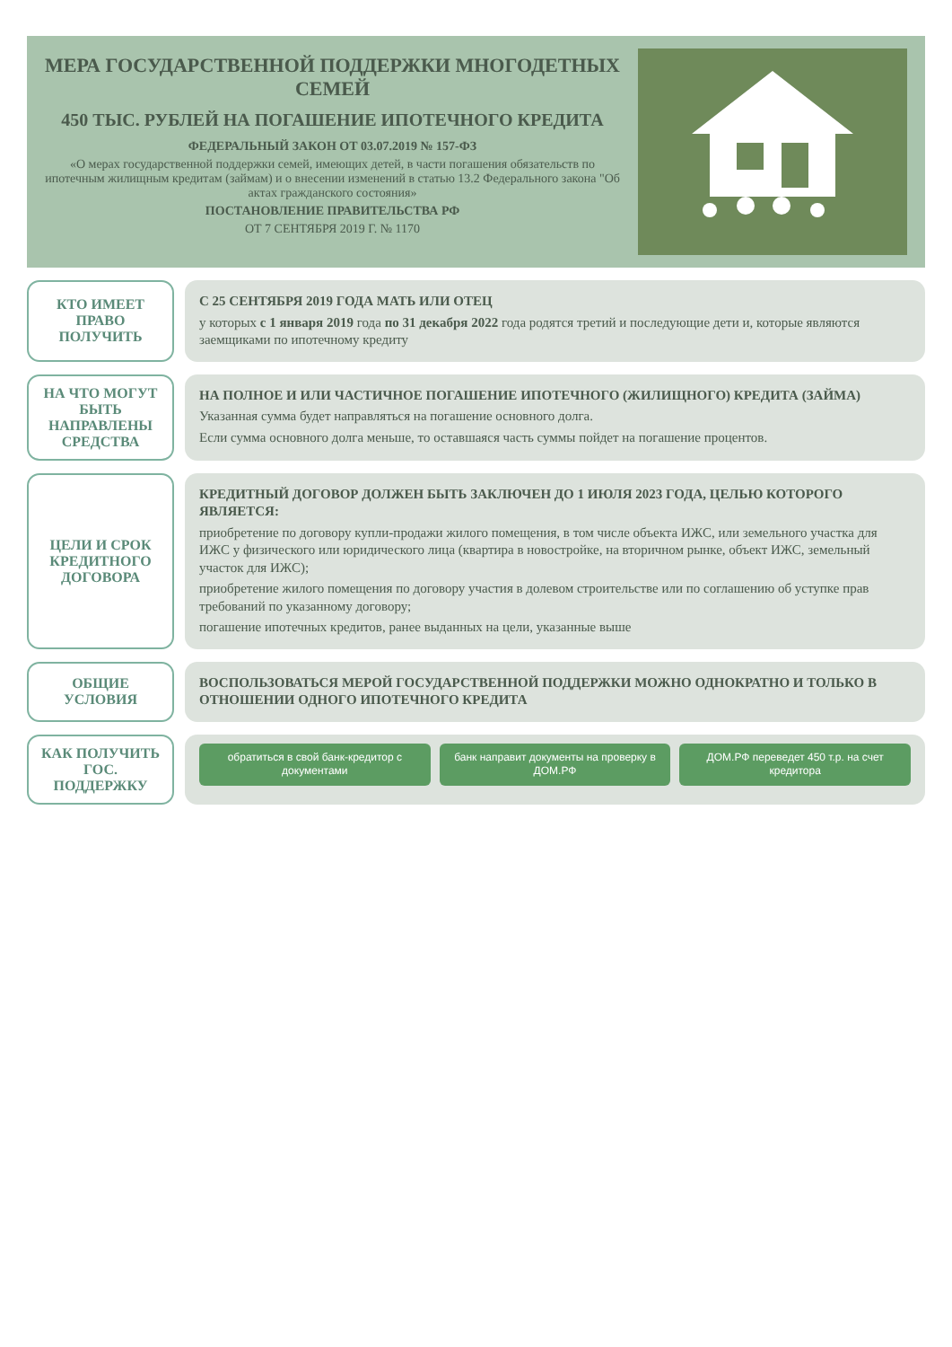МЕРА ГОСУДАРСТВЕННОЙ ПОДДЕРЖКИ МНОГОДЕТНЫХ СЕМЕЙ
450 ТЫС. РУБЛЕЙ НА ПОГАШЕНИЕ ИПОТЕЧНОГО КРЕДИТА
ФЕДЕРАЛЬНЫЙ ЗАКОН ОТ 03.07.2019 № 157-ФЗ
«О мерах государственной поддержки семей, имеющих детей, в части погашения обязательств по ипотечным жилищным кредитам (займам) и о внесении изменений в статью 13.2 Федерального закона "Об актах гражданского состояния»
ПОСТАНОВЛЕНИЕ ПРАВИТЕЛЬСТВА РФ
ОТ 7 СЕНТЯБРЯ 2019 Г. № 1170
КТО ИМЕЕТ ПРАВО ПОЛУЧИТЬ
С 25 СЕНТЯБРЯ 2019 ГОДА МАТЬ ИЛИ ОТЕЦ
у которых с 1 января 2019 года по 31 декабря 2022 года родятся третий и последующие дети и, которые являются заемщиками по ипотечному кредиту
НА ЧТО МОГУТ БЫТЬ НАПРАВЛЕНЫ СРЕДСТВА
НА ПОЛНОЕ И ИЛИ ЧАСТИЧНОЕ ПОГАШЕНИЕ ИПОТЕЧНОГО (ЖИЛИЩНОГО) КРЕДИТА (ЗАЙМА)
Указанная сумма будет направляться на погашение основного долга.
Если сумма основного долга меньше, то оставшаяся часть суммы пойдет на погашение процентов.
ЦЕЛИ И СРОК КРЕДИТНОГО ДОГОВОРА
КРЕДИТНЫЙ ДОГОВОР ДОЛЖЕН БЫТЬ ЗАКЛЮЧЕН ДО 1 ИЮЛЯ 2023 ГОДА, ЦЕЛЬЮ КОТОРОГО ЯВЛЯЕТСЯ:
приобретение по договору купли-продажи жилого помещения, в том числе объекта ИЖС, или земельного участка для ИЖС у физического или юридического лица (квартира в новостройке, на вторичном рынке, объект ИЖС, земельный участок для ИЖС);
приобретение жилого помещения по договору участия в долевом строительстве или по соглашению об уступке прав требований по указанному договору;
погашение ипотечных кредитов, ранее выданных на цели, указанные выше
ОБЩИЕ УСЛОВИЯ
ВОСПОЛЬЗОВАТЬСЯ МЕРОЙ ГОСУДАРСТВЕННОЙ ПОДДЕРЖКИ МОЖНО ОДНОКРАТНО И ТОЛЬКО В ОТНОШЕНИИ ОДНОГО ИПОТЕЧНОГО КРЕДИТА
КАК ПОЛУЧИТЬ ГОС. ПОДДЕРЖКУ
обратиться в свой банк-кредитор с документами
банк направит документы на проверку в ДОМ.РФ
ДОМ.РФ переведет 450 т.р. на счет кредитора